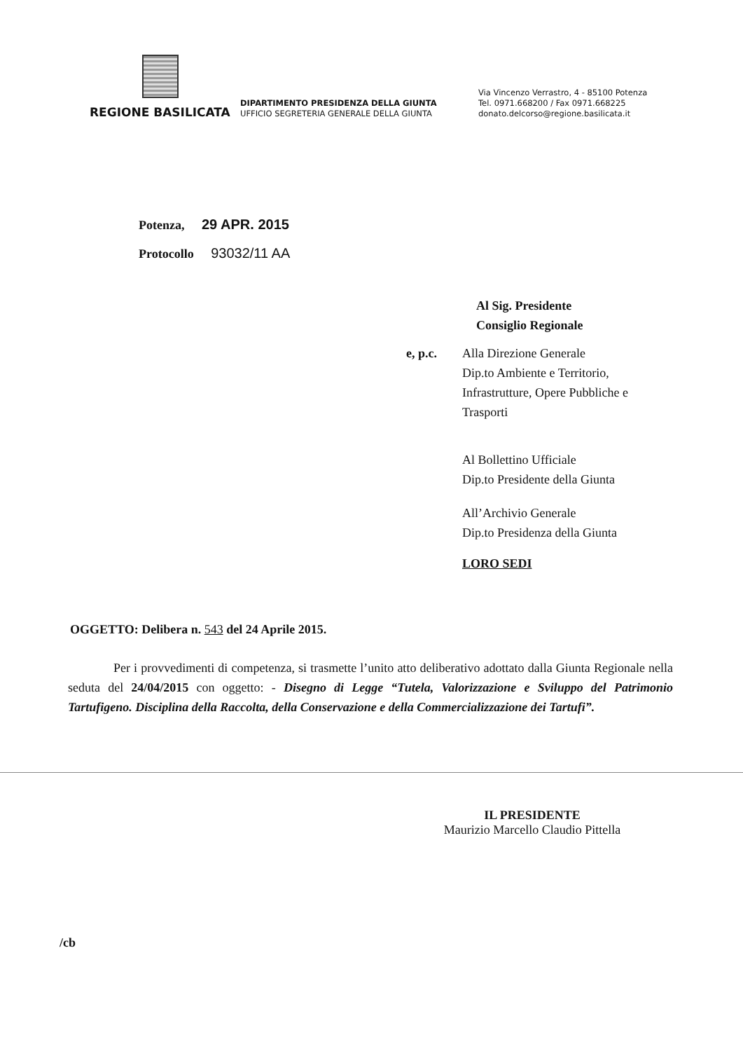REGIONE BASILICATA
DIPARTIMENTO PRESIDENZA DELLA GIUNTA
UFFICIO SEGRETERIA GENERALE DELLA GIUNTA
Via Vincenzo Verrastro, 4 - 85100 Potenza
Tel. 0971.668200 / Fax 0971.668225
donato.delcorso@regione.basilicata.it
Potenza, 29 APR. 2015
Protocollo 93032/11 AA
Al Sig. Presidente
Consiglio Regionale
e, p.c. Alla Direzione Generale
Dip.to Ambiente e Territorio,
Infrastrutture, Opere Pubbliche e
Trasporti
Al Bollettino Ufficiale
Dip.to Presidente della Giunta
All’Archivio Generale
Dip.to Presidenza della Giunta
LORO SEDI
OGGETTO: Delibera n. 543 del 24 Aprile 2015.
Per i provvedimenti di competenza, si trasmette l’unito atto deliberativo adottato dalla Giunta Regionale nella seduta del 24/04/2015 con oggetto: - Disegno di Legge “Tutela, Valorizzazione e Sviluppo del Patrimonio Tartufigeno. Disciplina della Raccolta, della Conservazione e della Commercializzazione dei Tartufi”.
IL PRESIDENTE
Maurizio Marcello Claudio Pittella
/cb